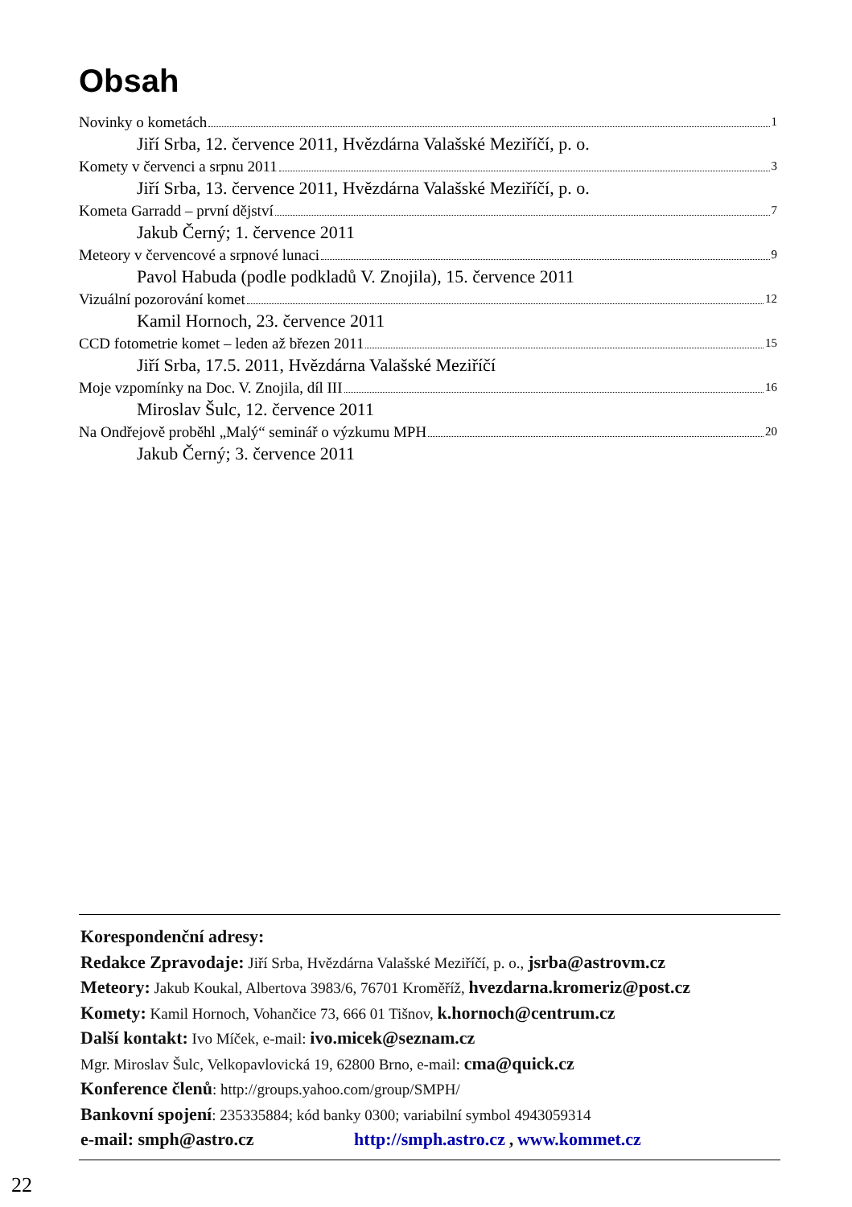Obsah
Novinky o kometách 1
Jiří Srba, 12. července 2011, Hvězdárna Valašské Meziříčí, p. o.
Komety v červenci a srpnu 2011 3
Jiří Srba, 13. července 2011, Hvězdárna Valašské Meziříčí, p. o.
Kometa Garradd – první dějství 7
Jakub Černý; 1. července 2011
Meteory v červencové a srpnové lunaci 9
Pavol Habuda (podle podkladů V. Znojila), 15. července 2011
Vizuální pozorování komet 12
Kamil Hornoch, 23. července 2011
CCD fotometrie komet – leden až březen 2011 15
Jiří Srba, 17.5. 2011, Hvězdárna Valašské Meziříčí
Moje vzpomínky na Doc. V. Znojila, díl III 16
Miroslav Šulc, 12. července 2011
Na Ondřejově proběhl „Malý“ seminář o výzkumu MPH 20
Jakub Černý; 3. července 2011
Korespondenční adresy:
Redakce Zpravodaje: Jiří Srba, Hvězdárna Valašské Meziříčí, p. o., jsrba@astrovm.cz
Meteory: Jakub Koukal, Albertova 3983/6, 76701 Kroměříž, hvezdarna.kromeriz@post.cz
Komety: Kamil Hornoch, Vohančice 73, 666 01 Tišnov, k.hornoch@centrum.cz
Další kontakt: Ivo Míček, e-mail: ivo.micek@seznam.cz
Mgr. Miroslav Šulc, Velkopavlovická 19, 62800 Brno, e-mail: cma@quick.cz
Konference členů: http://groups.yahoo.com/group/SMPH/
Bankovní spojení: 235335884; kód banky 0300; variabilní symbol 4943059314
e-mail: smph@astro.cz http://smph.astro.cz , www.kommet.cz
22